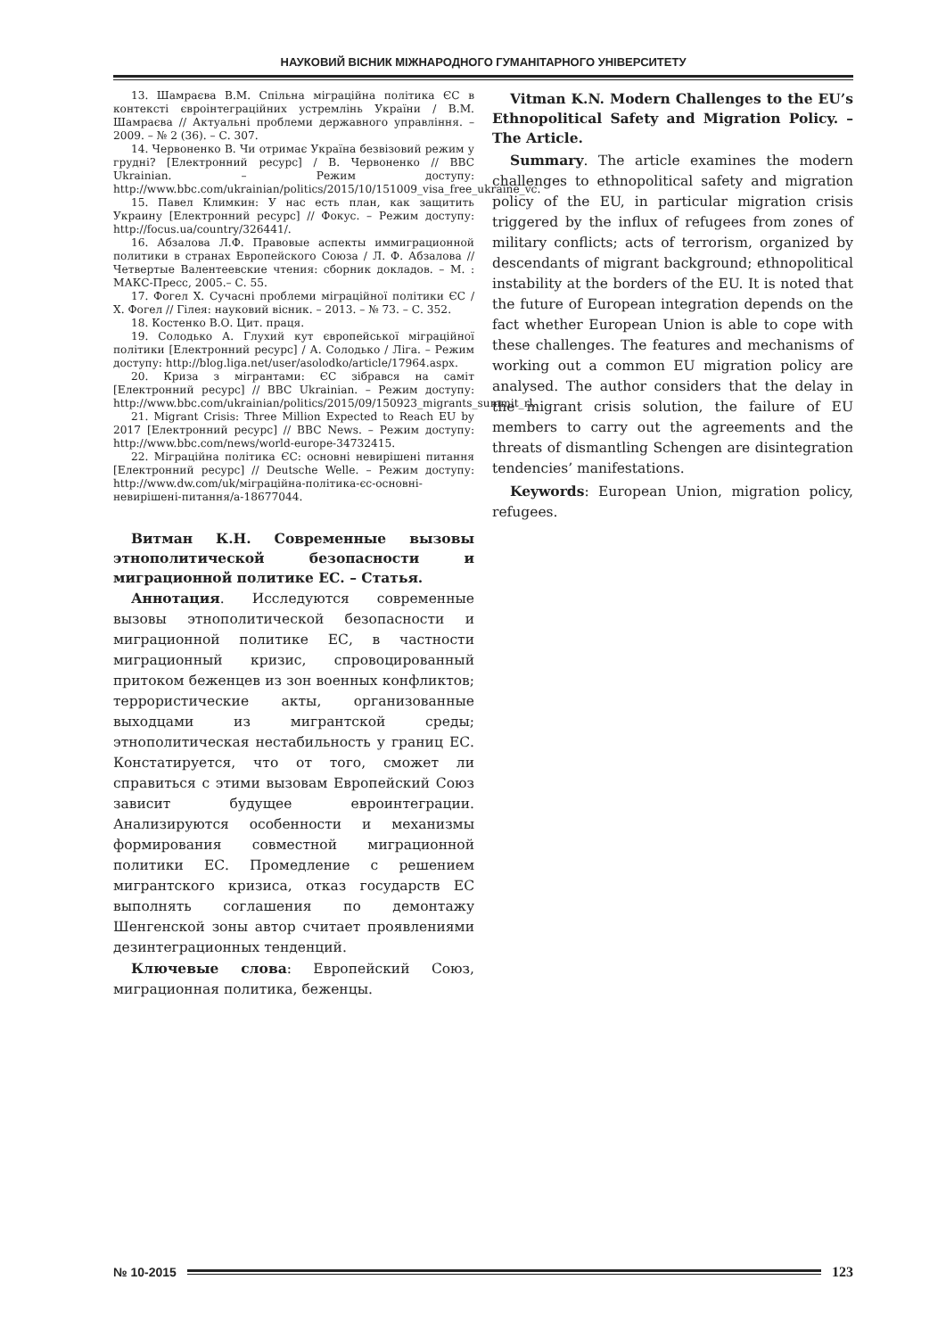НАУКОВИЙ ВІСНИК МІЖНАРОДНОГО ГУМАНІТАРНОГО УНІВЕРСИТЕТУ
13. Шамраєва В.М. Спільна міграційна політика ЄС в контексті євроінтеграційних устремлінь України / В.М. Шамраєва // Актуальні проблеми державного управління. – 2009. – № 2 (36). – С. 307.
14. Червоненко В. Чи отримає Україна безвізовий режим у грудні? [Електронний ресурс] / В. Червоненко // BBC Ukrainian. – Режим доступу: http://www.bbc.com/ukrainian/politics/2015/10/151009_visa_free_ukraine_vc.
15. Павел Климкин: У нас есть план, как защитить Украину [Електронний ресурс] // Фокус. – Режим доступу: http://focus.ua/country/326441/.
16. Абзалова Л.Ф. Правовые аспекты иммиграционной политики в странах Европейского Союза / Л. Ф. Абзалова // Четвертые Валентеевские чтения: сборник докладов. – М. : МАКС-Пресс, 2005.– С. 55.
17. Фогел Х. Сучасні проблеми міграційної політики ЄС / Х. Фогел // Гілея: науковий вісник. – 2013. – № 73. – С. 352.
18. Костенко В.О. Цит. праця.
19. Солодько А. Глухий кут європейської міграційної політики [Електронний ресурс] / А. Солодько / Ліга. – Режим доступу: http://blog.liga.net/user/asolodko/article/17964.aspx.
20. Криза з мігрантами: ЄС зібрався на саміт [Електронний ресурс] // BBC Ukrainian. – Режим доступу: http://www.bbc.com/ukrainian/politics/2015/09/150923_migrants_summit_rl.
21. Migrant Crisis: Three Million Expected to Reach EU by 2017 [Електронний ресурс] // BBC News. – Режим доступу: http://www.bbc.com/news/world-europe-34732415.
22. Міграційна політика ЄС: основні невирішені питання [Електронний ресурс] // Deutsche Welle. – Режим доступу: http://www.dw.com/uk/міграційна-політика-єс-основні-невирішені-питання/a-18677044.
Витман К.Н. Современные вызовы этнополитической безопасности и миграционной политике ЕС. – Статья.
Аннотация. Исследуются современные вызовы этнополитической безопасности и миграционной политике ЕС, в частности миграционный кризис, спровоцированный притоком беженцев из зон военных конфликтов; террористические акты, организованные выходцами из мигрантской среды; этнополитическая нестабильность у границ ЕС. Констатируется, что от того, сможет ли справиться с этими вызовам Европейский Союз зависит будущее евроинтеграции. Анализируются особенности и механизмы формирования совместной миграционной политики ЕС. Промедление с решением мигрантского кризиса, отказ государств ЕС выполнять соглашения по демонтажу Шенгенской зоны автор считает проявлениями дезинтеграционных тенденций.
Ключевые слова: Европейский Союз, миграционная политика, беженцы.
Vitman K.N. Modern Challenges to the EU’s Ethnopolitical Safety and Migration Policy. – The Article.
Summary. The article examines the modern challenges to ethnopolitical safety and migration policy of the EU, in particular migration crisis triggered by the influx of refugees from zones of military conflicts; acts of terrorism, organized by descendants of migrant background; ethnopolitical instability at the borders of the EU. It is noted that the future of European integration depends on the fact whether European Union is able to cope with these challenges. The features and mechanisms of working out a common EU migration policy are analysed. The author considers that the delay in the migrant crisis solution, the failure of EU members to carry out the agreements and the threats of dismantling Schengen are disintegration tendencies’ manifestations.
Keywords: European Union, migration policy, refugees.
№ 10-2015 123